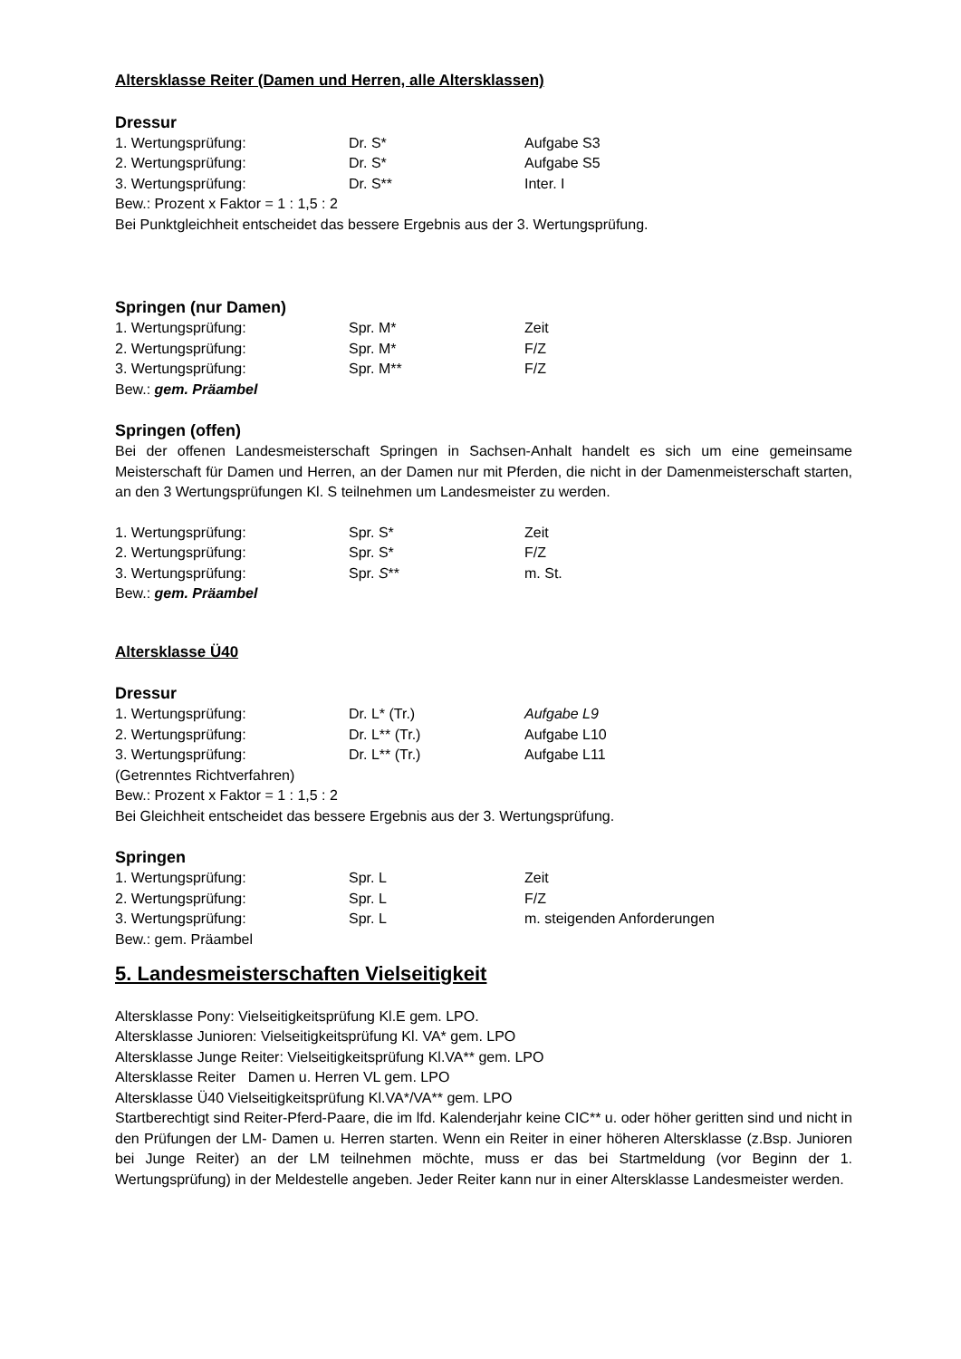Altersklasse Reiter (Damen und Herren, alle Altersklassen)
Dressur
1. Wertungsprüfung: Dr. S* Aufgabe S3
2. Wertungsprüfung: Dr. S* Aufgabe S5
3. Wertungsprüfung: Dr. S** Inter. I
Bew.: Prozent x Faktor = 1 : 1,5 : 2
Bei Punktgleichheit entscheidet das bessere Ergebnis aus der 3. Wertungsprüfung.
Springen (nur Damen)
1. Wertungsprüfung: Spr. M* Zeit
2. Wertungsprüfung: Spr. M* F/Z
3. Wertungsprüfung: Spr. M** F/Z
Bew.: gem. Präambel
Springen (offen)
Bei der offenen Landesmeisterschaft Springen in Sachsen-Anhalt handelt es sich um eine gemeinsame Meisterschaft für Damen und Herren, an der Damen nur mit Pferden, die nicht in der Damenmeisterschaft starten, an den 3 Wertungsprüfungen Kl. S teilnehmen um Landesmeister zu werden.
1. Wertungsprüfung: Spr. S* Zeit
2. Wertungsprüfung: Spr. S* F/Z
3. Wertungsprüfung: Spr. S** m. St.
Bew.: gem. Präambel
Altersklasse Ü40
Dressur
1. Wertungsprüfung: Dr. L* (Tr.) Aufgabe L9
2. Wertungsprüfung: Dr. L** (Tr.) Aufgabe L10
3. Wertungsprüfung: Dr. L** (Tr.) Aufgabe L11
(Getrenntes Richtverfahren)
Bew.: Prozent x Faktor = 1 : 1,5 : 2
Bei Gleichheit entscheidet das bessere Ergebnis aus der 3. Wertungsprüfung.
Springen
1. Wertungsprüfung: Spr. L Zeit
2. Wertungsprüfung: Spr. L F/Z
3. Wertungsprüfung: Spr. L m. steigenden Anforderungen
Bew.: gem. Präambel
5. Landesmeisterschaften Vielseitigkeit
Altersklasse Pony: Vielseitigkeitsprüfung Kl.E gem. LPO.
Altersklasse Junioren: Vielseitigkeitsprüfung Kl. VA* gem. LPO
Altersklasse Junge Reiter: Vielseitigkeitsprüfung Kl.VA** gem. LPO
Altersklasse Reiter Damen u. Herren VL gem. LPO
Altersklasse Ü40 Vielseitigkeitsprüfung Kl.VA*/VA** gem. LPO
Startberechtigt sind Reiter-Pferd-Paare, die im lfd. Kalenderjahr keine CIC** u. oder höher geritten sind und nicht in den Prüfungen der LM- Damen u. Herren starten. Wenn ein Reiter in einer höheren Altersklasse (z.Bsp. Junioren bei Junge Reiter) an der LM teilnehmen möchte, muss er das bei Startmeldung (vor Beginn der 1. Wertungsprüfung) in der Meldestelle angeben. Jeder Reiter kann nur in einer Altersklasse Landesmeister werden.